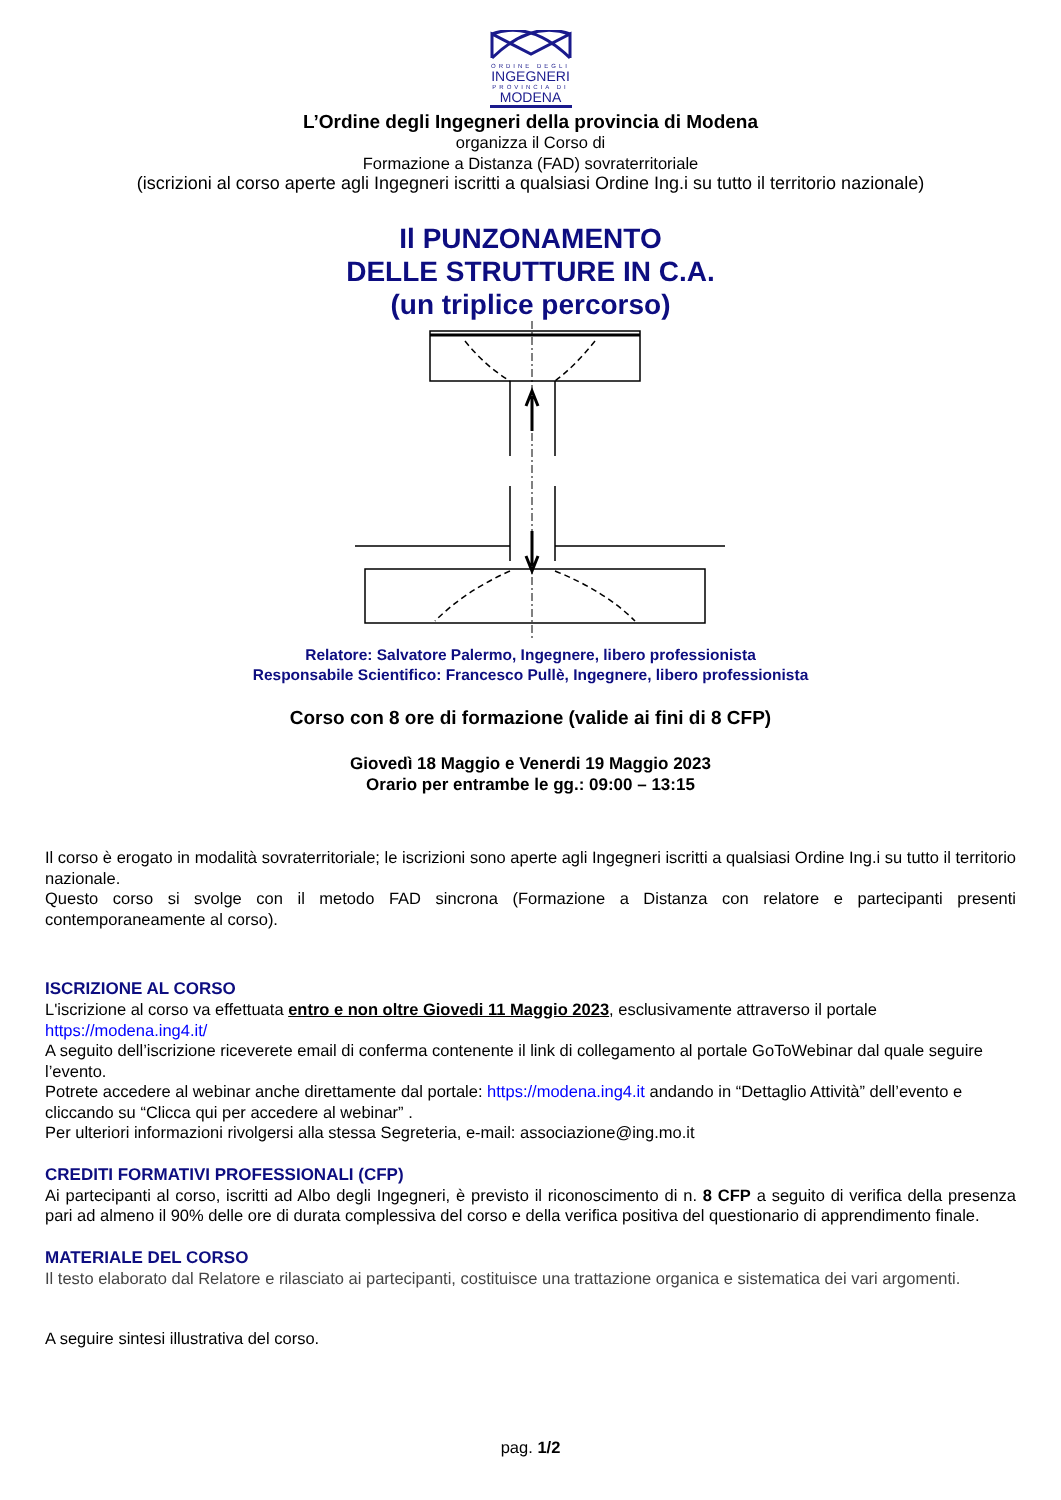ORDINE DEGLI
INGEGNERI
PROVINCIA DI
MODENA
L’Ordine degli Ingegneri della provincia di Modena
organizza il Corso di
Formazione a Distanza (FAD) sovraterritoriale
(iscrizioni al corso aperte agli Ingegneri iscritti a qualsiasi Ordine Ing.i su tutto il territorio nazionale)
Il PUNZONAMENTO
DELLE STRUTTURE IN C.A.
(un triplice percorso)
Relatore: Salvatore Palermo, Ingegnere, libero professionista
Responsabile Scientifico: Francesco Pullè, Ingegnere, libero professionista
Corso con 8 ore di formazione (valide ai fini di 8 CFP)
Giovedì 18 Maggio e Venerdi 19 Maggio 2023
Orario per entrambe le gg.: 09:00 – 13:15
Il corso è erogato in modalità sovraterritoriale; le iscrizioni sono aperte agli Ingegneri iscritti a qualsiasi Ordine Ing.i su tutto il territorio nazionale.
Questo corso si svolge con il metodo FAD sincrona (Formazione a Distanza con relatore e partecipanti presenti contemporaneamente al corso).
ISCRIZIONE AL CORSO
L'iscrizione al corso va effettuata entro e non oltre Giovedi 11 Maggio 2023, esclusivamente attraverso il portale https://modena.ing4.it/
A seguito dell’iscrizione riceverete email di conferma contenente il link di collegamento al portale GoToWebinar dal quale seguire l’evento.
Potrete accedere al webinar anche direttamente dal portale: https://modena.ing4.it andando in “Dettaglio Attività” dell’evento e cliccando su “Clicca qui per accedere al webinar” .
Per ulteriori informazioni rivolgersi alla stessa Segreteria, e-mail: associazione@ing.mo.it
CREDITI FORMATIVI PROFESSIONALI (CFP)
Ai partecipanti al corso, iscritti ad Albo degli Ingegneri, è previsto il riconoscimento di n. 8 CFP a seguito di verifica della presenza pari ad almeno il 90% delle ore di durata complessiva del corso e della verifica positiva del questionario di apprendimento finale.
MATERIALE DEL CORSO
Il testo elaborato dal Relatore e rilasciato ai partecipanti, costituisce una trattazione organica e sistematica dei vari argomenti.
A seguire sintesi illustrativa del corso.
pag. 1/2